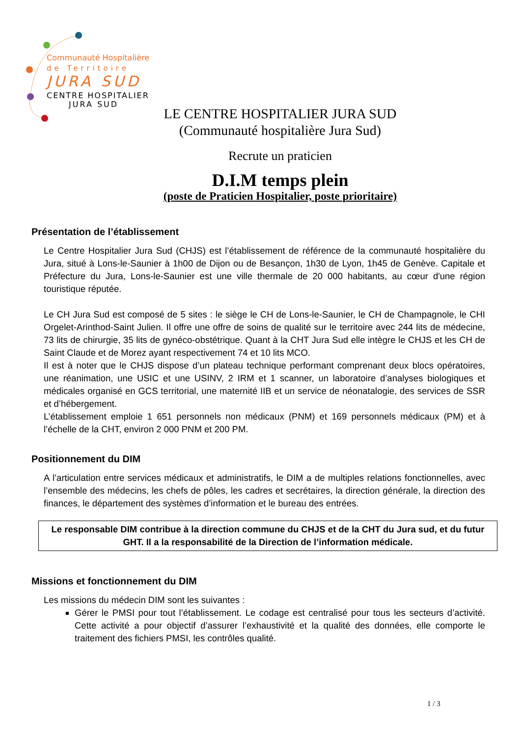Communauté Hospitalière
de Territoire
JURA SUD
CENTRE HOSPITALIER
JURA SUD
LE CENTRE HOSPITALIER JURA SUD
(Communauté hospitalière Jura Sud)
Recrute un praticien
D.I.M temps plein
(poste de Praticien Hospitalier, poste prioritaire)
Présentation de l’établissement
Le Centre Hospitalier Jura Sud (CHJS) est l’établissement de référence de la communauté hospitalière du Jura, situé à Lons-le-Saunier à 1h00 de Dijon ou de Besançon, 1h30 de Lyon, 1h45 de Genève. Capitale et Préfecture du Jura, Lons-le-Saunier est une ville thermale de 20 000 habitants, au cœur d'une région touristique réputée.
Le CH Jura Sud est composé de 5 sites : le siège le CH de Lons-le-Saunier, le CH de Champagnole, le CHI Orgelet-Arinthod-Saint Julien. Il offre une offre de soins de qualité sur le territoire avec 244 lits de médecine, 73 lits de chirurgie, 35 lits de gynéco-obstétrique. Quant à la CHT Jura Sud elle intègre le CHJS et les CH de Saint Claude et de Morez ayant respectivement 74 et 10 lits MCO.
Il est à noter que le CHJS dispose d’un plateau technique performant comprenant deux blocs opératoires, une réanimation, une USIC et une USINV, 2 IRM et 1 scanner, un laboratoire d’analyses biologiques et médicales organisé en GCS territorial, une maternité IIB et un service de néonatalogie, des services de SSR et d’hébergement.
L’établissement emploie 1 651 personnels non médicaux (PNM) et 169 personnels médicaux (PM) et à l’échelle de la CHT, environ 2 000 PNM et 200 PM.
Positionnement du DIM
A l’articulation entre services médicaux et administratifs, le DIM a de multiples relations fonctionnelles, avec l’ensemble des médecins, les chefs de pôles, les cadres et secrétaires, la direction générale, la direction des finances, le département des systèmes d’information et le bureau des entrées.
Le responsable DIM contribue à la direction commune du CHJS et de la CHT du Jura sud, et du futur GHT. Il a la responsabilité de la Direction de l’information médicale.
Missions et fonctionnement du DIM
Les missions du médecin DIM sont les suivantes :
Gérer le PMSI pour tout l’établissement. Le codage est centralisé pour tous les secteurs d’activité. Cette activité a pour objectif d’assurer l’exhaustivité et la qualité des données, elle comporte le traitement des fichiers PMSI, les contrôles qualité.
1 / 3